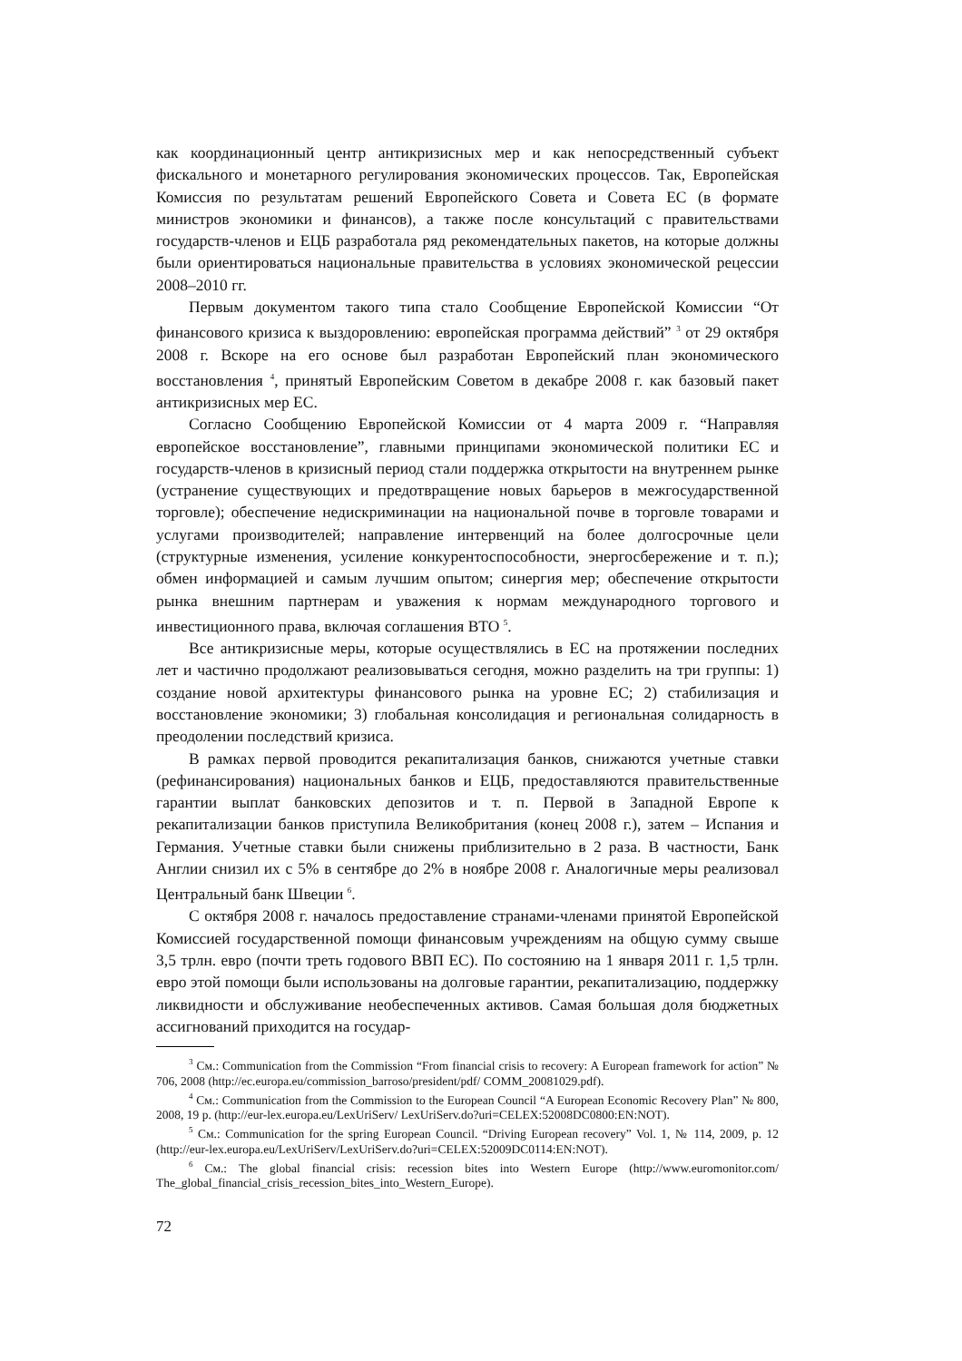как координационный центр антикризисных мер и как непосредственный субъект фискального и монетарного регулирования экономических процессов. Так, Европейская Комиссия по результатам решений Европейского Совета и Совета ЕС (в формате министров экономики и финансов), а также после консультаций с правительствами государств-членов и ЕЦБ разработала ряд рекомендательных пакетов, на которые должны были ориентироваться национальные правительства в условиях экономической рецессии 2008–2010 гг.
Первым документом такого типа стало Сообщение Европейской Комиссии “От финансового кризиса к выздоровлению: европейская программа действий” <sup>3</sup> от 29 октября 2008 г. Вскоре на его основе был разработан Европейский план экономического восстановления <sup>4</sup>, принятый Европейским Советом в декабре 2008 г. как базовый пакет антикризисных мер ЕС.
Согласно Сообщению Европейской Комиссии от 4 марта 2009 г. “Направляя европейское восстановление”, главными принципами экономической политики ЕС и государств-членов в кризисный период стали поддержка открытости на внутреннем рынке (устранение существующих и предотвращение новых барьеров в межгосударственной торговле); обеспечение недискриминации на национальной почве в торговле товарами и услугами производителей; направление интервенций на более долгосрочные цели (структурные изменения, усиление конкурентоспособности, энергосбережение и т. п.); обмен информацией и самым лучшим опытом; синергия мер; обеспечение открытости рынка внешним партнерам и уважения к нормам международного торгового и инвестиционного права, включая соглашения ВТО <sup>5</sup>.
Все антикризисные меры, которые осуществлялись в ЕС на протяжении последних лет и частично продолжают реализовываться сегодня, можно разделить на три группы: 1) создание новой архитектуры финансового рынка на уровне ЕС; 2) стабилизация и восстановление экономики; 3) глобальная консолидация и региональная солидарность в преодолении последствий кризиса.
В рамках первой проводится рекапитализация банков, снижаются учетные ставки (рефинансирования) национальных банков и ЕЦБ, предоставляются правительственные гарантии выплат банковских депозитов и т. п. Первой в Западной Европе к рекапитализации банков приступила Великобритания (конец 2008 г.), затем – Испания и Германия. Учетные ставки были снижены приблизительно в 2 раза. В частности, Банк Англии снизил их с 5% в сентябре до 2% в ноябре 2008 г. Аналогичные меры реализовал Центральный банк Швеции <sup>6</sup>.
С октября 2008 г. началось предоставление странами-членами принятой Европейской Комиссией государственной помощи финансовым учреждениям на общую сумму свыше 3,5 трлн. евро (почти треть годового ВВП ЕС). По состоянию на 1 января 2011 г. 1,5 трлн. евро этой помощи были использованы на долговые гарантии, рекапитализацию, поддержку ликвидности и обслуживание необеспеченных активов. Самая большая доля бюджетных ассигнований приходится на государ-
<sup>3</sup> См.: Communication from the Commission “From financial crisis to recovery: A European framework for action” № 706, 2008 (http://ec.europa.eu/commission_barroso/president/pdf/ COMM_20081029.pdf).
<sup>4</sup> См.: Communication from the Commission to the European Council “A European Economic Recovery Plan” № 800, 2008, 19 p. (http://eur-lex.europa.eu/LexUriServ/ LexUriServ.do?uri=CELEX:52008DC0800:EN:NOT).
<sup>5</sup> См.: Communication for the spring European Council. “Driving European recovery” Vol. 1, № 114, 2009, p. 12 (http://eur-lex.europa.eu/LexUriServ/LexUriServ.do?uri=CELEX:52009DC0114:EN:NOT).
<sup>6</sup> См.: The global financial crisis: recession bites into Western Europe (http://www.euromonitor.com/ The_global_financial_crisis_recession_bites_into_Western_Europe).
72